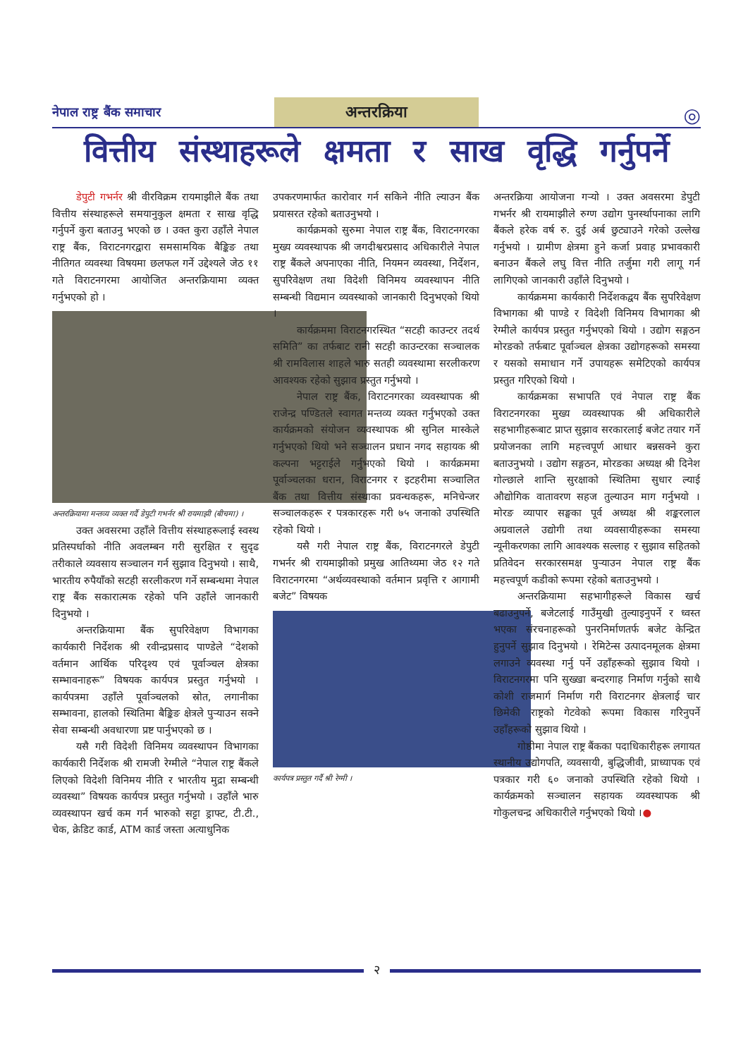नेपाल राष्ट्र बैंक समाचार
अन्तरक्रिया
◎
वित्तीय संस्थाहरूले क्षमता र साख वृद्धि गर्नुपर्ने
डेपुटी गभर्नर श्री वीरविक्रम रायमाझीले बैंक तथा वित्तीय संस्थाहरूले समयानुकुल क्षमता र साख वृद्धि गर्नुपर्ने कुरा बताउनु भएको छ । उक्त कुरा उहाँले नेपाल राष्ट्र बैंक, विराटनगरद्वारा समसामयिक बैङ्किङ तथा नीतिगत व्यवस्था विषयमा छलफल गर्ने उद्देश्यले जेठ ११ गते विराटनगरमा आयोजित अन्तरक्रियामा व्यक्त गर्नुभएको हो ।
अन्तरक्रियामा मन्तव्य व्यक्त गर्दै डेपुटी गभर्नर श्री रायमाझी (बीचमा) ।
उक्त अवसरमा उहाँले वित्तीय संस्थाहरूलाई स्वस्थ प्रतिस्पर्धाको नीति अवलम्बन गरी सुरक्षित र सुदृढ तरीकाले व्यवसाय सञ्चालन गर्न सुझाव दिनुभयो । साथै, भारतीय रुपैयाँको सटही सरलीकरण गर्ने सम्बन्धमा नेपाल राष्ट्र बैंक सकारात्मक रहेको पनि उहाँले जानकारी दिनुभयो ।
अन्तरक्रियामा बैंक सुपरिवेक्षण विभागका कार्यकारी निर्देशक श्री रवीन्द्रप्रसाद पाण्डेले “देशको वर्तमान आर्थिक परिदृश्य एवं पूर्वाञ्चल क्षेत्रका सम्भावनाहरू” विषयक कार्यपत्र प्रस्तुत गर्नुभयो । कार्यपत्रमा उहाँले पूर्वाञ्चलको स्रोत, लगानीका सम्भावना, हालको स्थितिमा बैङ्किङ क्षेत्रले पुऱ्याउन सक्ने सेवा सम्बन्धी अवधारणा प्रष्ट पार्नुभएको छ ।
यसै गरी विदेशी विनिमय व्यवस्थापन विभागका कार्यकारी निर्देशक श्री रामजी रेग्मीले “नेपाल राष्ट्र बैंकले लिएको विदेशी विनिमय नीति र भारतीय मुद्रा सम्बन्धी व्यवस्था” विषयक कार्यपत्र प्रस्तुत गर्नुभयो । उहाँले भारु व्यवस्थापन खर्च कम गर्न भारुको सट्टा ड्राफ्ट, टी.टी., चेक, क्रेडिट कार्ड, ATM कार्ड जस्ता अत्याधुनिक
उपकरणमार्फत कारोवार गर्न सकिने नीति ल्याउन बैंक प्रयासरत रहेको बताउनुभयो ।
कार्यक्रमको सुरुमा नेपाल राष्ट्र बैंक, विराटनगरका मुख्य व्यवस्थापक श्री जगदीश्वरप्रसाद अधिकारीले नेपाल राष्ट्र बैंकले अपनाएका नीति, नियमन व्यवस्था, निर्देशन, सुपरिवेक्षण तथा विदेशी विनिमय व्यवस्थापन नीति सम्बन्धी विद्यमान व्यवस्थाको जानकारी दिनुभएको थियो ।
कार्यक्रममा विराटनगरस्थित “सटही काउन्टर तदर्थ समिति” का तर्फबाट रानी सटही काउन्टरका सञ्चालक श्री रामविलास शाहले भारु सतही व्यवस्थामा सरलीकरण आवश्यक रहेको सुझाव प्रस्तुत गर्नुभयो ।
नेपाल राष्ट्र बैंक, विराटनगरका व्यवस्थापक श्री राजेन्द्र पण्डितले स्वागत मन्तव्य व्यक्त गर्नुभएको उक्त कार्यक्रमको संयोजन व्यवस्थापक श्री सुनिल मास्केले गर्नुभएको थियो भने सञ्चालन प्रधान नगद सहायक श्री कल्पना भट्टराईले गर्नुभएको थियो । कार्यक्रममा पूर्वाञ्चलका धरान, विराटनगर र इटहरीमा सञ्चालित बैंक तथा वित्तीय संस्थाका प्रवन्धकहरू, मनिचेन्जर सञ्चालकहरू र पत्रकारहरू गरी ७५ जनाको उपस्थिति रहेको थियो ।
यसै गरी नेपाल राष्ट्र बैंक, विराटनगरले डेपुटी गभर्नर श्री रायमाझीको प्रमुख आतिथ्यमा जेठ १२ गते विराटनगरमा “अर्थव्यवस्थाको वर्तमान प्रवृत्ति र आगामी बजेट” विषयक
कार्यपत्र प्रस्तुत गर्दै श्री रेग्मी ।
अन्तरक्रिया आयोजना गऱ्यो । उक्त अवसरमा डेपुटी गभर्नर श्री रायमाझीले रुग्ण उद्योग पुनर्स्थापनाका लागि बैंकले हरेक वर्ष रु. दुई अर्ब छुट्याउने गरेको उल्लेख गर्नुभयो । ग्रामीण क्षेत्रमा हुने कर्जा प्रवाह प्रभावकारी बनाउन बैंकले लघु वित्त नीति तर्जुमा गरी लागू गर्न लागिएको जानकारी उहाँले दिनुभयो ।
कार्यक्रममा कार्यकारी निर्देशकद्वय बैंक सुपरिवेक्षण विभागका श्री पाण्डे र विदेशी विनिमय विभागका श्री रेग्मीले कार्यपत्र प्रस्तुत गर्नुभएको थियो । उद्योग सङ्गठन मोरङको तर्फबाट पूर्वाञ्चल क्षेत्रका उद्योगहरूको समस्या र यसको समाधान गर्ने उपायहरू समेटिएको कार्यपत्र प्रस्तुत गरिएको थियो ।
कार्यक्रमका सभापति एवं नेपाल राष्ट्र बैंक विराटनगरका मुख्य व्यवस्थापक श्री अधिकारीले सहभागीहरूबाट प्राप्त सुझाव सरकारलाई बजेट तयार गर्ने प्रयोजनका लागि महत्त्वपूर्ण आधार बन्नसक्ने कुरा बताउनुभयो । उद्योग सङ्गठन, मोरङका अध्यक्ष श्री दिनेश गोल्छाले शान्ति सुरक्षाको स्थितिमा सुधार ल्याई औद्योगिक वातावरण सहज तुल्याउन माग गर्नुभयो । मोरङ व्यापार सङ्घका पूर्व अध्यक्ष श्री शङ्करलाल अग्रवालले उद्योगी तथा व्यवसायीहरूका समस्या न्यूनीकरणका लागि आवश्यक सल्लाह र सुझाव सहितको प्रतिवेदन सरकारसमक्ष पुऱ्याउन नेपाल राष्ट्र बैंक महत्त्वपूर्ण कडीको रूपमा रहेको बताउनुभयो ।
अन्तरक्रियामा सहभागीहरूले विकास खर्च बढाउनुपर्ने, बजेटलाई गाउँमुखी तुल्याइनुपर्ने र ध्वस्त भएका संरचनाहरूको पुनरनिर्माणतर्फ बजेट केन्द्रित हुनुपर्ने सुझाव दिनुभयो । रेमिटेन्स उत्पादनमूलक क्षेत्रमा लगाउने व्यवस्था गर्नु पर्ने उहाँहरूको सुझाव थियो । विराटनगरमा पनि सुख्खा बन्दरगाह निर्माण गर्नुको साथै कोशी राजमार्ग निर्माण गरी विराटनगर क्षेत्रलाई चार छिमेकी राष्ट्रको गेटवेको रूपमा विकास गरिनुपर्ने उहाँहरूको सुझाव थियो ।
गोष्ठीमा नेपाल राष्ट्र बैंकका पदाधिकारीहरू लगायत स्थानीय उद्योगपति, व्यवसायी, बुद्धिजीवी, प्राध्यापक एवं पत्रकार गरी ६० जनाको उपस्थिति रहेको थियो । कार्यक्रमको सञ्चालन सहायक व्यवस्थापक श्री गोकुलचन्द्र अधिकारीले गर्नुभएको थियो ।●
२